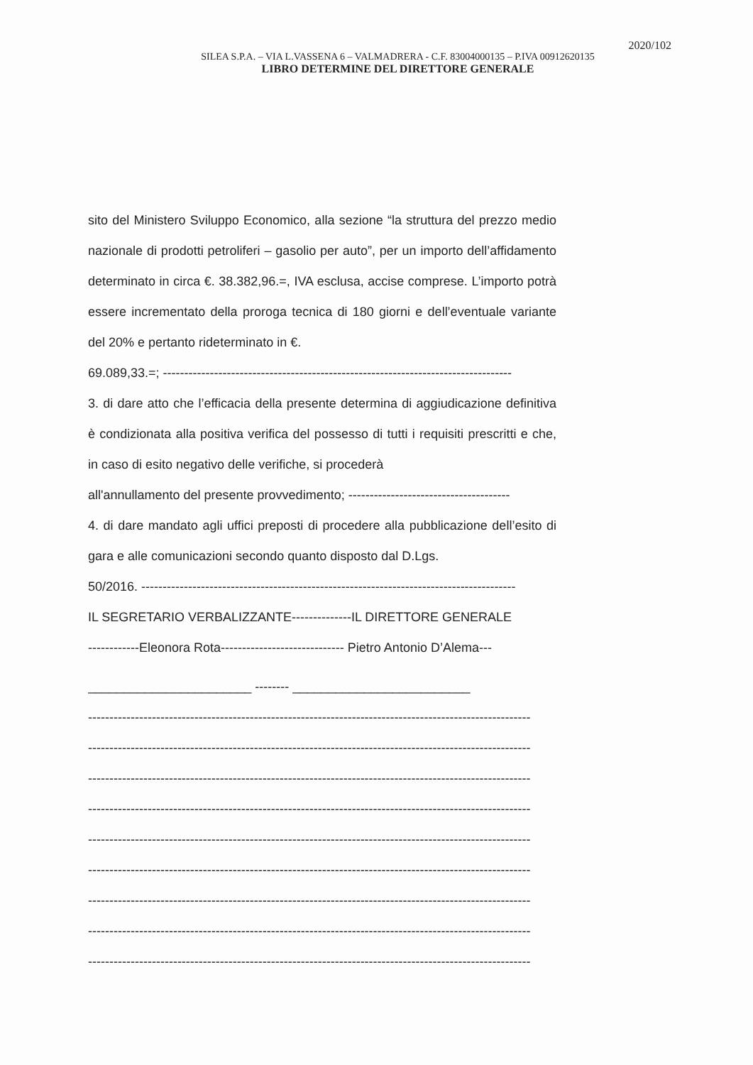2020/102
SILEA S.P.A. – VIA L.VASSENA 6 – VALMADRERA - C.F. 83004000135 – P.IVA 00912620135
LIBRO DETERMINE DEL DIRETTORE GENERALE
sito del Ministero Sviluppo Economico, alla sezione “la struttura del prezzo medio nazionale di prodotti petroliferi – gasolio per auto”, per un importo dell’affidamento determinato in circa €. 38.382,96.=, IVA esclusa, accise comprese. L’importo potrà essere incrementato della proroga tecnica di 180 giorni e dell’eventuale variante del 20% e pertanto rideterminato in €.
69.089,33.=; ----------------------------------------------------------------------------------
3. di dare atto che l’efficacia della presente determina di aggiudicazione definitiva è condizionata alla positiva verifica del possesso di tutti i requisiti prescritti e che, in caso di esito negativo delle verifiche, si procederà
all'annullamento del presente provvedimento; --------------------------------------
4. di dare mandato agli uffici preposti di procedere alla pubblicazione dell’esito di gara e alle comunicazioni secondo quanto disposto dal D.Lgs.
50/2016. ----------------------------------------------------------------------------------------
IL SEGRETARIO VERBALIZZANTE--------------IL DIRETTORE GENERALE
------------Eleonora Rota----------------------------- Pietro Antonio D’Alema---
_______________________ -------- _________________________
--------------------------------------------------------------------------------------------------------
--------------------------------------------------------------------------------------------------------
--------------------------------------------------------------------------------------------------------
--------------------------------------------------------------------------------------------------------
--------------------------------------------------------------------------------------------------------
--------------------------------------------------------------------------------------------------------
--------------------------------------------------------------------------------------------------------
--------------------------------------------------------------------------------------------------------
--------------------------------------------------------------------------------------------------------